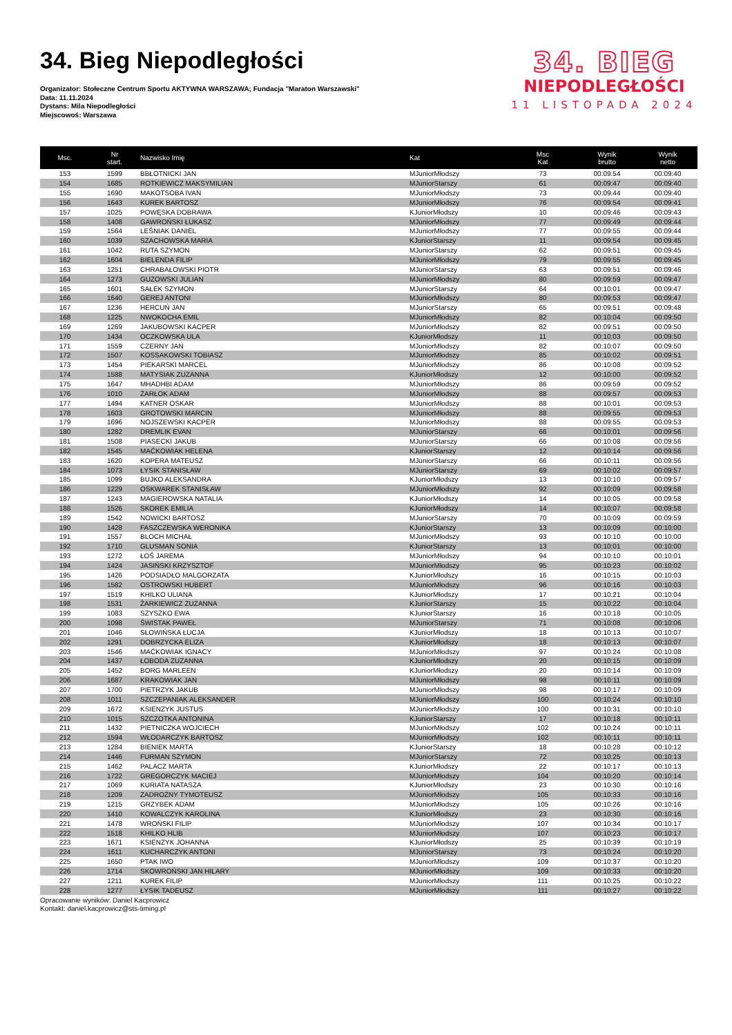34. Bieg Niepodległości
Organizator: Stołeczne Centrum Sportu AKTYWNA WARSZAWA; Fundacja "Maraton Warszawski"
Data: 11.11.2024
Dystans: Mila Niepodległości
Miejscowoś: Warszawa
34. BIEG
NIEPODLEGŁOŚCI
11 LISTOPADA 2024
| Msc. | Nr start. | Nazwisko Imię | Kat | Msc Kat | Wynik brutto | Wynik netto |
| --- | --- | --- | --- | --- | --- | --- |
| 153 | 1599 | BBŁOTNICKI JAN | MJuniorMłodszy | 73 | 00:09:54 | 00:09:40 |
| 154 | 1685 | ROTKIEWICZ MAKSYMILIAN | MJuniorStarszy | 61 | 00:09:47 | 00:09:40 |
| 155 | 1690 | MAKOTSOBA IVAN | MJuniorMłodszy | 73 | 00:09:44 | 00:09:40 |
| 156 | 1643 | KUREK BARTOSZ | MJuniorMłodszy | 76 | 00:09:54 | 00:09:41 |
| 157 | 1025 | POWĘSKA DOBRAWA | KJuniorMłodszy | 10 | 00:09:46 | 00:09:43 |
| 158 | 1408 | GAWROŃSKI ŁUKASZ | MJuniorMłodszy | 77 | 00:09:49 | 00:09:44 |
| 159 | 1564 | LEŚNIAK DANIEL | MJuniorMłodszy | 77 | 00:09:55 | 00:09:44 |
| 160 | 1039 | SZACHOWSKA MARIA | KJuniorStarszy | 11 | 00:09:54 | 00:09:45 |
| 161 | 1042 | RUTA SZYMON | MJuniorStarszy | 62 | 00:09:51 | 00:09:45 |
| 162 | 1604 | BIELENDA FILIP | MJuniorMłodszy | 79 | 00:09:55 | 00:09:45 |
| 163 | 1251 | CHRABAŁOWSKI PIOTR | MJuniorStarszy | 63 | 00:09:51 | 00:09:46 |
| 164 | 1273 | GUZOWSKI JULIAN | MJuniorMłodszy | 80 | 00:09:59 | 00:09:47 |
| 165 | 1601 | SAŁEK SZYMON | MJuniorStarszy | 64 | 00:10:01 | 00:09:47 |
| 166 | 1640 | GEREJ ANTONI | MJuniorMłodszy | 80 | 00:09:53 | 00:09:47 |
| 167 | 1236 | HERCUŃ JAN | MJuniorStarszy | 65 | 00:09:51 | 00:09:48 |
| 168 | 1225 | NWOKOCHA EMIL | MJuniorMłodszy | 82 | 00:10:04 | 00:09:50 |
| 169 | 1269 | JAKUBOWSKI KACPER | MJuniorMłodszy | 82 | 00:09:51 | 00:09:50 |
| 170 | 1434 | OCZKOWSKA ULA | KJuniorMłodszy | 11 | 00:10:03 | 00:09:50 |
| 171 | 1559 | CZERNY JAN | MJuniorMłodszy | 82 | 00:10:07 | 00:09:50 |
| 172 | 1507 | KOSSAKOWSKI TOBIASZ | MJuniorMłodszy | 85 | 00:10:02 | 00:09:51 |
| 173 | 1454 | PIEKARSKI MARCEL | MJuniorMłodszy | 86 | 00:10:08 | 00:09:52 |
| 174 | 1588 | MATYSIAK ZUZANNA | KJuniorMłodszy | 12 | 00:10:00 | 00:09:52 |
| 175 | 1647 | MHADHBI ADAM | MJuniorMłodszy | 86 | 00:09:59 | 00:09:52 |
| 176 | 1010 | ŻARŁOK ADAM | MJuniorMłodszy | 88 | 00:09:57 | 00:09:53 |
| 177 | 1494 | KATNER OSKAR | MJuniorMłodszy | 88 | 00:10:01 | 00:09:53 |
| 178 | 1603 | GROTOWSKI MARCIN | MJuniorMłodszy | 88 | 00:09:55 | 00:09:53 |
| 179 | 1696 | NOJSZEWSKI KACPER | MJuniorMłodszy | 88 | 00:09:55 | 00:09:53 |
| 180 | 1282 | DREMLIK EVAN | MJuniorStarszy | 66 | 00:10:01 | 00:09:56 |
| 181 | 1508 | PIASECKI JAKUB | MJuniorStarszy | 66 | 00:10:08 | 00:09:56 |
| 182 | 1545 | MAĆKOWIAK HELENA | KJuniorStarszy | 12 | 00:10:14 | 00:09:56 |
| 183 | 1620 | KOPERA MATEUSZ | MJuniorStarszy | 66 | 00:10:11 | 00:09:56 |
| 184 | 1073 | ŁYSIK STANISŁAW | MJuniorStarszy | 69 | 00:10:02 | 00:09:57 |
| 185 | 1099 | BUJKO ALEKSANDRA | KJuniorMłodszy | 13 | 00:10:10 | 00:09:57 |
| 186 | 1229 | OSKWAREK STANISŁAW | MJuniorMłodszy | 92 | 00:10:09 | 00:09:58 |
| 187 | 1243 | MAGIEROWSKA NATALIA | KJuniorMłodszy | 14 | 00:10:05 | 00:09:58 |
| 188 | 1526 | SKOREK EMILIA | KJuniorMłodszy | 14 | 00:10:07 | 00:09:58 |
| 189 | 1542 | NOWICKI BARTOSZ | MJuniorStarszy | 70 | 00:10:09 | 00:09:59 |
| 190 | 1428 | FASZCZEWSKA WERONIKA | KJuniorStarszy | 13 | 00:10:09 | 00:10:00 |
| 191 | 1557 | BLOCH MICHAŁ | MJuniorMłodszy | 93 | 00:10:10 | 00:10:00 |
| 192 | 1710 | GLUSMAN SONIA | KJuniorStarszy | 13 | 00:10:01 | 00:10:00 |
| 193 | 1272 | ŁOŚ JAREMA | MJuniorMłodszy | 94 | 00:10:10 | 00:10:01 |
| 194 | 1424 | JASIŃSKI KRZYSZTOF | MJuniorMłodszy | 95 | 00:10:23 | 00:10:02 |
| 195 | 1426 | PODSIADŁO MALGORZATA | KJuniorMłodszy | 16 | 00:10:15 | 00:10:03 |
| 196 | 1582 | OSTROWSKI HUBERT | MJuniorMłodszy | 96 | 00:10:16 | 00:10:03 |
| 197 | 1519 | KHILKO ULIANA | KJuniorMłodszy | 17 | 00:10:21 | 00:10:04 |
| 198 | 1531 | ŻARKIEWICZ ZUZANNA | KJuniorStarszy | 15 | 00:10:22 | 00:10:04 |
| 199 | 1083 | SZYSZKO EWA | KJuniorStarszy | 16 | 00:10:18 | 00:10:05 |
| 200 | 1098 | ŚWISTAK PAWEŁ | MJuniorStarszy | 71 | 00:10:08 | 00:10:06 |
| 201 | 1046 | SŁOWIŃSKA ŁUCJA | KJuniorMłodszy | 18 | 00:10:13 | 00:10:07 |
| 202 | 1291 | DOBRZYCKA ELIZA | KJuniorMłodszy | 18 | 00:10:13 | 00:10:07 |
| 203 | 1546 | MAĆKOWIAK IGNACY | MJuniorMłodszy | 97 | 00:10:24 | 00:10:08 |
| 204 | 1437 | ŁOBODA ZUZANNA | KJuniorMłodszy | 20 | 00:10:15 | 00:10:09 |
| 205 | 1452 | BORG MARLEEN | KJuniorMłodszy | 20 | 00:10:14 | 00:10:09 |
| 206 | 1687 | KRAKOWIAK JAN | MJuniorMłodszy | 98 | 00:10:11 | 00:10:09 |
| 207 | 1700 | PIETRZYK JAKUB | MJuniorMłodszy | 98 | 00:10:17 | 00:10:09 |
| 208 | 1011 | SZCZEPANIAK ALEKSANDER | MJuniorMłodszy | 100 | 00:10:24 | 00:10:10 |
| 209 | 1672 | KSIENZYK JUSTUS | MJuniorMłodszy | 100 | 00:10:31 | 00:10:10 |
| 210 | 1015 | SZCZOTKA ANTONINA | KJuniorStarszy | 17 | 00:10:18 | 00:10:11 |
| 211 | 1432 | PIETNICZKA WOJCIECH | MJuniorMłodszy | 102 | 00:10:24 | 00:10:11 |
| 212 | 1594 | WŁODARCZYK BARTOSZ | MJuniorMłodszy | 102 | 00:10:11 | 00:10:11 |
| 213 | 1284 | BIENIEK MARTA | KJuniorStarszy | 18 | 00:10:28 | 00:10:12 |
| 214 | 1446 | FURMAN SZYMON | MJuniorStarszy | 72 | 00:10:25 | 00:10:13 |
| 215 | 1462 | PALACZ MARTA | KJuniorMłodszy | 22 | 00:10:17 | 00:10:13 |
| 216 | 1722 | GREGORCZYK MACIEJ | MJuniorMłodszy | 104 | 00:10:20 | 00:10:14 |
| 217 | 1069 | KURIATA NATASZA | KJuniorMłodszy | 23 | 00:10:30 | 00:10:16 |
| 218 | 1209 | ZADROŻNY TYMOTEUSZ | MJuniorMłodszy | 105 | 00:10:33 | 00:10:16 |
| 219 | 1215 | GRZYBEK ADAM | MJuniorMłodszy | 105 | 00:10:26 | 00:10:16 |
| 220 | 1410 | KOWALCZYK KAROLINA | KJuniorMłodszy | 23 | 00:10:30 | 00:10:16 |
| 221 | 1478 | WROŃSKI FILIP | MJuniorMłodszy | 107 | 00:10:34 | 00:10:17 |
| 222 | 1518 | KHILKO HLIB | MJuniorMłodszy | 107 | 00:10:23 | 00:10:17 |
| 223 | 1671 | KSIENZYK JOHANNA | KJuniorMłodszy | 25 | 00:10:39 | 00:10:19 |
| 224 | 1611 | KUCHARCZYK ANTONI | MJuniorStarszy | 73 | 00:10:24 | 00:10:20 |
| 225 | 1650 | PTAK IWO | MJuniorMłodszy | 109 | 00:10:37 | 00:10:20 |
| 226 | 1714 | SKOWROŃSKI JAN HILARY | MJuniorMłodszy | 109 | 00:10:33 | 00:10:20 |
| 227 | 1211 | KUREK FILIP | MJuniorMłodszy | 111 | 00:10:25 | 00:10:22 |
| 228 | 1277 | ŁYSIK TADEUSZ | MJuniorMłodszy | 111 | 00:10:27 | 00:10:22 |
Opracowanie wyników: Daniel Kacprowicz
Kontakt: daniel.kacprowicz@sts-timing.pl